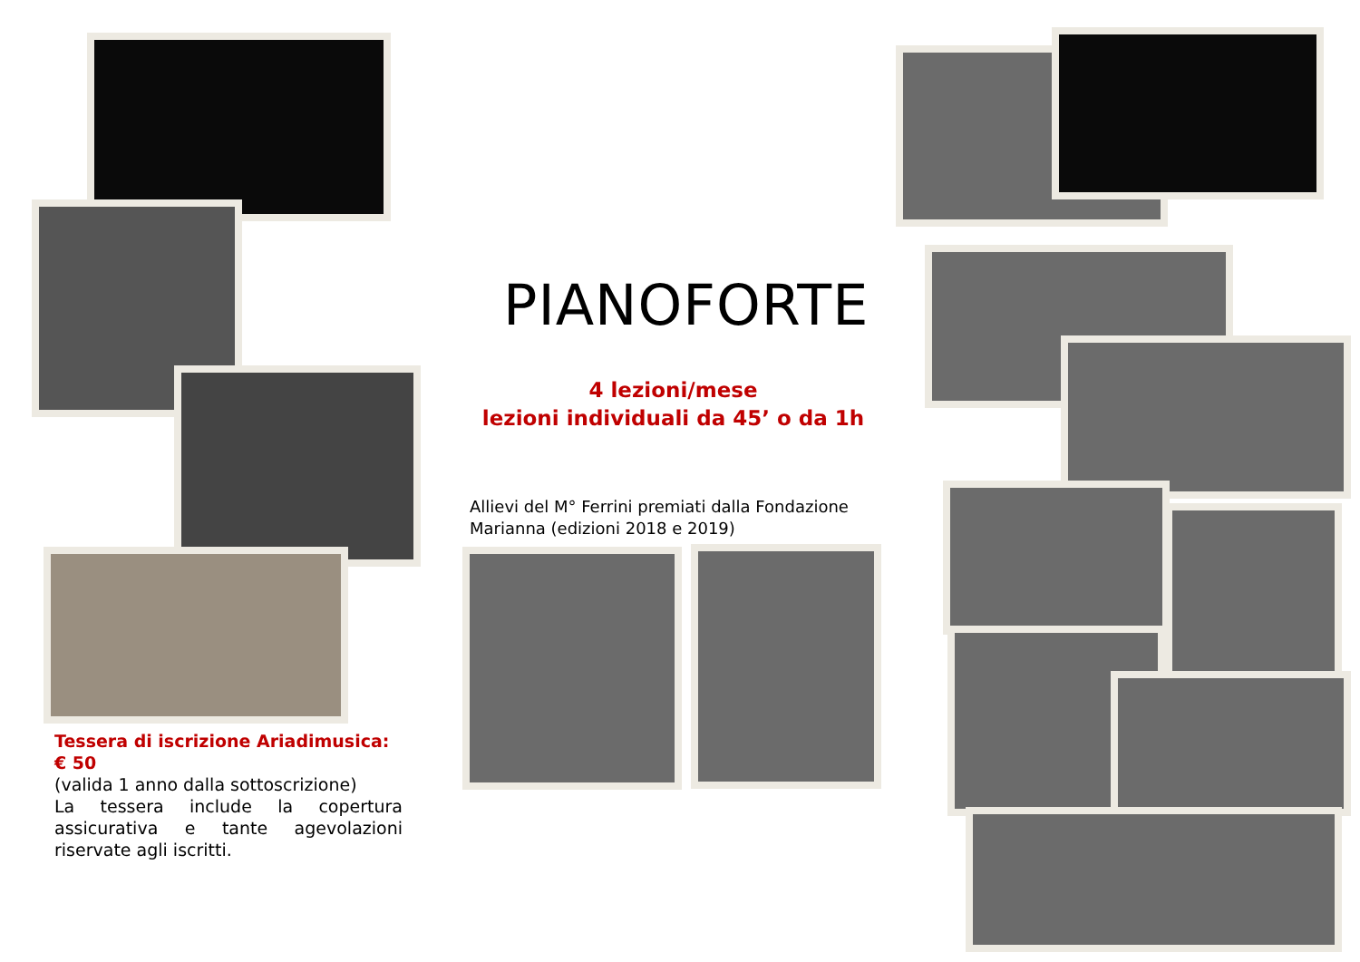PIANOFORTE
4 lezioni/mese
lezioni individuali da 45’ o da 1h
Allievi del M° Ferrini premiati dalla Fondazione Marianna (edizioni 2018 e 2019)
Tessera di iscrizione Ariadimusica: € 50
(valida 1 anno dalla sottoscrizione)
La tessera include la copertura assicurativa e tante agevolazioni riservate agli iscritti.